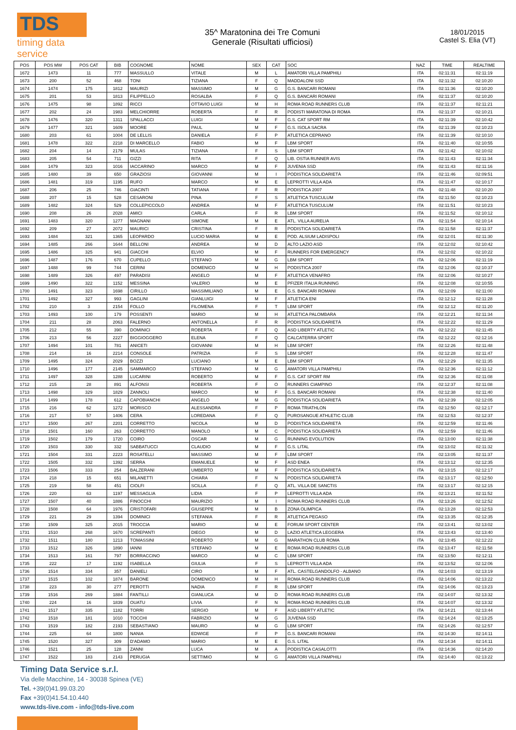TDS
timing data service
35^ Maratonina dei Tre Comuni
Generale (Risultati ufficiosi)
18/01/2015
Castel S. Elia (VT)
| POS | POS MW | POS CAT | BIB | COGNOME | NOME | SEX | CAT | SOC | NAZ | TIME | REALTIME |
| --- | --- | --- | --- | --- | --- | --- | --- | --- | --- | --- | --- |
| 1672 | 1473 | 11 | 777 | MASSULLO | VITALE | M | L | AMATORI VILLA PAMPHILI | ITA | 02:11:31 | 02:11:19 |
| 1673 | 200 | 52 | 468 | TONI | TIZIANA | F | Q | MADDALONI SSD | ITA | 02:11:32 | 02:10:20 |
| 1674 | 1474 | 175 | 1812 | MAURIZI | MASSIMO | M | G | G.S. BANCARI ROMANI | ITA | 02:11:36 | 02:10:20 |
| 1675 | 201 | 53 | 1813 | FILIPPELLO | ROSALBA | F | Q | G.S. BANCARI ROMANI | ITA | 02:11:37 | 02:10:20 |
| 1676 | 1475 | 98 | 1892 | RICCI | OTTAVIO LUIGI | M | H | ROMA ROAD RUNNERS CLUB | ITA | 02:11:37 | 02:11:21 |
| 1677 | 202 | 24 | 1983 | MELCHIORRE | ROBERTA | F | R | PODISTI MARATONA DI ROMA | ITA | 02:11:37 | 02:10:21 |
| 1678 | 1476 | 320 | 1311 | SPALLACCI | LUIGI | M | F | G.S. CAT SPORT RM | ITA | 02:11:39 | 02:10:42 |
| 1679 | 1477 | 321 | 1609 | MOORE | PAUL | M | F | G.S. ISOLA SACRA | ITA | 02:11:39 | 02:10:23 |
| 1680 | 203 | 61 | 1004 | DE LELLIS | DANIELA | F | P | ATLETICA CEPRANO | ITA | 02:11:39 | 02:10:10 |
| 1681 | 1478 | 322 | 2218 | DI MARCELLO | FABIO | M | F | LBM SPORT | ITA | 02:11:40 | 02:10:55 |
| 1682 | 204 | 14 | 2179 | MULAS | TIZIANA | F | S | LBM SPORT | ITA | 02:11:42 | 02:10:02 |
| 1683 | 205 | 54 | 711 | GIZZI | RITA | F | Q | LIB. OSTIA RUNNER AVIS | ITA | 02:11:43 | 02:11:34 |
| 1684 | 1479 | 323 | 1016 | IACCARINO | MARCO | M | F | JUVENIA SSD | ITA | 02:11:43 | 02:11:16 |
| 1685 | 1480 | 39 | 650 | GRAZIOSI | GIOVANNI | M | I | PODISTICA SOLIDARIETÀ | ITA | 02:11:46 | 02:09:51 |
| 1686 | 1481 | 319 | 1195 | RUFO | MARCO | M | E | LEPROTTI VILLA ADA | ITA | 02:11:47 | 02:10:17 |
| 1687 | 206 | 25 | 746 | GIACINTI | TATIANA | F | R | PODISTICA 2007 | ITA | 02:11:48 | 02:10:20 |
| 1688 | 207 | 15 | 528 | CESARONI | PINA | F | S | ATLETICA TUSCULUM | ITA | 02:11:50 | 02:10:23 |
| 1689 | 1482 | 324 | 529 | COLLEPICCOLO | ANDREA | M | F | ATLETICA TUSCULUM | ITA | 02:11:51 | 02:10:23 |
| 1690 | 208 | 26 | 2028 | AMICI | CARLA | F | R | LBM SPORT | ITA | 02:11:52 | 02:10:12 |
| 1691 | 1483 | 320 | 1277 | MAGNANI | SIMONE | M | E | ATL. VILLA AURELIA | ITA | 02:11:54 | 02:10:14 |
| 1692 | 209 | 27 | 2072 | MAURICI | CRISTINA | F | R | PODISTICA SOLIDARIETÀ | ITA | 02:11:58 | 02:11:37 |
| 1693 | 1484 | 321 | 1365 | LEOPARDO | LUCIO MARIA | M | E | POD. ALSIUM LADISPOLI | ITA | 02:12:01 | 02:11:30 |
| 1694 | 1485 | 266 | 1644 | BELLONI | ANDREA | M | D | ALTO LAZIO ASD | ITA | 02:12:02 | 02:10:42 |
| 1695 | 1486 | 325 | 941 | GIACCHI | ELVIO | M | F | RUNNERS FOR EMERGENCY | ITA | 02:12:02 | 02:10:22 |
| 1696 | 1487 | 176 | 670 | CUPELLO | STEFANO | M | G | LBM SPORT | ITA | 02:12:06 | 02:11:19 |
| 1697 | 1488 | 99 | 744 | CERINI | DOMENICO | M | H | PODISTICA 2007 | ITA | 02:12:06 | 02:10:37 |
| 1698 | 1489 | 326 | 497 | PARADISI | ANGELO | M | F | ATLETICA VENAFRO | ITA | 02:12:06 | 02:10:27 |
| 1699 | 1490 | 322 | 1152 | MESSINA | VALERIO | M | E | PFIZER ITALIA RUNNING | ITA | 02:12:08 | 02:10:55 |
| 1700 | 1491 | 323 | 1698 | CIRILLO | MASSIMILIANO | M | E | G.S. BANCARI ROMANI | ITA | 02:12:09 | 02:11:00 |
| 1701 | 1492 | 327 | 993 | GAGLINI | GIANLUIGI | M | F | ATLETICA ENI | ITA | 02:12:12 | 02:11:28 |
| 1702 | 210 | 3 | 2154 | FOLLO | FILOMENA | F | T | LBM SPORT | ITA | 02:12:12 | 02:11:20 |
| 1703 | 1493 | 100 | 179 | POSSENTI | MARIO | M | H | ATLETICA PALOMBARA | ITA | 02:12:21 | 02:11:34 |
| 1704 | 211 | 28 | 2063 | FALERNO | ANTONELLA | F | R | PODISTICA SOLIDARIETÀ | ITA | 02:12:22 | 02:11:29 |
| 1705 | 212 | 55 | 390 | DOMINICI | ROBERTA | F | Q | ASD LIBERTY ATLETIC | ITA | 02:12:22 | 02:11:45 |
| 1706 | 213 | 56 | 2227 | BIGGIOGGERO | ELENA | F | Q | CALCATERRA SPORT | ITA | 02:12:22 | 02:12:16 |
| 1707 | 1494 | 101 | 781 | ANICETI | GIOVANNI | M | H | LBM SPORT | ITA | 02:12:26 | 02:11:48 |
| 1708 | 214 | 16 | 2214 | CONSOLE | PATRIZIA | F | S | LBM SPORT | ITA | 02:12:28 | 02:11:47 |
| 1709 | 1495 | 324 | 2029 | BOZZI | LUCIANO | M | E | LBM SPORT | ITA | 02:12:29 | 02:11:35 |
| 1710 | 1496 | 177 | 2145 | SAMMARCO | STEFANO | M | G | AMATORI VILLA PAMPHILI | ITA | 02:12:36 | 02:11:12 |
| 1711 | 1497 | 328 | 1288 | LUCARINI | ROBERTO | M | F | G.S. CAT SPORT RM | ITA | 02:12:36 | 02:11:08 |
| 1712 | 215 | 28 | 891 | ALFONSI | ROBERTA | F | O | RUNNERS CIAMPINO | ITA | 02:12:37 | 02:11:08 |
| 1713 | 1498 | 329 | 1829 | ZANNOLI | MARCO | M | F | G.S. BANCARI ROMANI | ITA | 02:12:38 | 02:11:40 |
| 1714 | 1499 | 178 | 612 | CAPOBIANCHI | ANGELO | M | G | PODISTICA SOLIDARIETÀ | ITA | 02:12:39 | 02:12:05 |
| 1715 | 216 | 62 | 1272 | MORISCO | ALESSANDRA | F | P | ROMA TRIATHLON | ITA | 02:12:50 | 02:12:17 |
| 1716 | 217 | 57 | 1406 | CERA | LOREDANA | F | Q | PUROSANGUE ATHLETIC CLUB | ITA | 02:12:53 | 02:12:37 |
| 1717 | 1500 | 267 | 2201 | CORRETTO | NICOLA | M | D | PODISTICA SOLIDARIETÀ | ITA | 02:12:59 | 02:11:46 |
| 1718 | 1501 | 160 | 263 | CORRETTO | MANOLO | M | C | PODISTICA SOLIDARIETÀ | ITA | 02:12:59 | 02:11:46 |
| 1719 | 1502 | 179 | 1720 | COIRO | OSCAR | M | G | RUNNING EVOLUTION | ITA | 02:13:00 | 02:11:38 |
| 1720 | 1503 | 330 | 332 | SABBATUCCI | CLAUDIO | M | F | G.S. LITAL | ITA | 02:13:02 | 02:11:32 |
| 1721 | 1504 | 331 | 2223 | ROSATELLI | MASSIMO | M | F | LBM SPORT | ITA | 02:13:05 | 02:11:37 |
| 1722 | 1505 | 332 | 1392 | SERRA | EMANUELE | M | F | ASD ENEA | ITA | 02:13:12 | 02:12:35 |
| 1723 | 1506 | 333 | 254 | BALZERANI | UMBERTO | M | F | PODISTICA SOLIDARIETÀ | ITA | 02:13:15 | 02:12:17 |
| 1724 | 218 | 15 | 651 | MILANETTI | CHIARA | F | N | PODISTICA SOLIDARIETÀ | ITA | 02:13:17 | 02:12:50 |
| 1725 | 219 | 58 | 451 | CIOLFI | SCILLA | F | Q | ATL. VILLA DE SANCTIS | ITA | 02:13:17 | 02:12:15 |
| 1726 | 220 | 63 | 1197 | MESSAGLIA | LIDIA | F | P | LEPROTTI VILLA ADA | ITA | 02:13:21 | 02:11:52 |
| 1727 | 1507 | 40 | 1886 | FINOCCHI | MAURIZIO | M | I | ROMA ROAD RUNNERS CLUB | ITA | 02:13:26 | 02:12:52 |
| 1728 | 1508 | 64 | 1976 | CRISTOFARI | GIUSEPPE | M | B | ZONA OLIMPICA | ITA | 02:13:28 | 02:12:53 |
| 1729 | 221 | 29 | 1394 | DOMINICI | STEFANIA | F | R | ATLETICA PEGASO | ITA | 02:13:35 | 02:12:35 |
| 1730 | 1509 | 325 | 2015 | TROCCIA | MARIO | M | E | FORUM SPORT CENTER | ITA | 02:13:41 | 02:13:02 |
| 1731 | 1510 | 268 | 1670 | SCREPANTI | DIEGO | M | D | LAZIO ATLETICA LEGGERA | ITA | 02:13:43 | 02:13:40 |
| 1732 | 1511 | 180 | 1213 | TOMASSINI | ROBERTO | M | G | MARATHON CLUB ROMA | ITA | 02:13:45 | 02:12:22 |
| 1733 | 1512 | 326 | 1890 | IANNI | STEFANO | M | E | ROMA ROAD RUNNERS CLUB | ITA | 02:13:47 | 02:11:58 |
| 1734 | 1513 | 161 | 797 | BORRACCINO | MARCO | M | C | LBM SPORT | ITA | 02:13:50 | 02:12:11 |
| 1735 | 222 | 17 | 1192 | ISABELLA | GIULIA | F | S | LEPROTTI VILLA ADA | ITA | 02:13:52 | 02:12:06 |
| 1736 | 1514 | 334 | 357 | DANIELI | CIRO | M | F | ATL. CASTELGANDOLFO - ALBANO | ITA | 02:14:03 | 02:13:19 |
| 1737 | 1515 | 102 | 1874 | BARONE | DOMENICO | M | H | ROMA ROAD RUNNERS CLUB | ITA | 02:14:06 | 02:13:22 |
| 1738 | 223 | 30 | 277 | PEROTTI | NADIA | F | R | LBM SPORT | ITA | 02:14:06 | 02:13:23 |
| 1739 | 1516 | 269 | 1884 | FANTILLI | GIANLUCA | M | D | ROMA ROAD RUNNERS CLUB | ITA | 02:14:07 | 02:13:32 |
| 1740 | 224 | 16 | 1839 | OUATU | LIVIA | F | N | ROMA ROAD RUNNERS CLUB | ITA | 02:14:07 | 02:13:32 |
| 1741 | 1517 | 335 | 1182 | TORRI | SERGIO | M | F | ASD LIBERTY ATLETIC | ITA | 02:14:21 | 02:13:44 |
| 1742 | 1518 | 181 | 1010 | TOCCHI | FABRIZIO | M | G | JUVENIA SSD | ITA | 02:14:24 | 02:13:25 |
| 1743 | 1519 | 182 | 2193 | SEBASTIANO | MAURO | M | G | LBM SPORT | ITA | 02:14:26 | 02:12:57 |
| 1744 | 225 | 64 | 1800 | NANIA | EDWIGE | F | P | G.S. BANCARI ROMANI | ITA | 02:14:30 | 02:14:11 |
| 1745 | 1520 | 327 | 309 | D'ADAMO | MARIO | M | E | G.S. LITAL | ITA | 02:14:34 | 02:14:11 |
| 1746 | 1521 | 25 | 128 | ZANNI | LUCA | M | A | PODISTICA CASALOTTI | ITA | 02:14:36 | 02:14:20 |
| 1747 | 1522 | 183 | 2143 | PERUGIA | SETTIMIO | M | G | AMATORI VILLA PAMPHILI | ITA | 02:14:40 | 02:13:22 |
Timing Data Service s.r.l.
Via delle Macchine, 14 - 30038 Spinea (VE)
Tel. +39(0)41.99.03.20
Fax +39(0)41.54.10.440
www.tds-live.com - info@tds-live.com